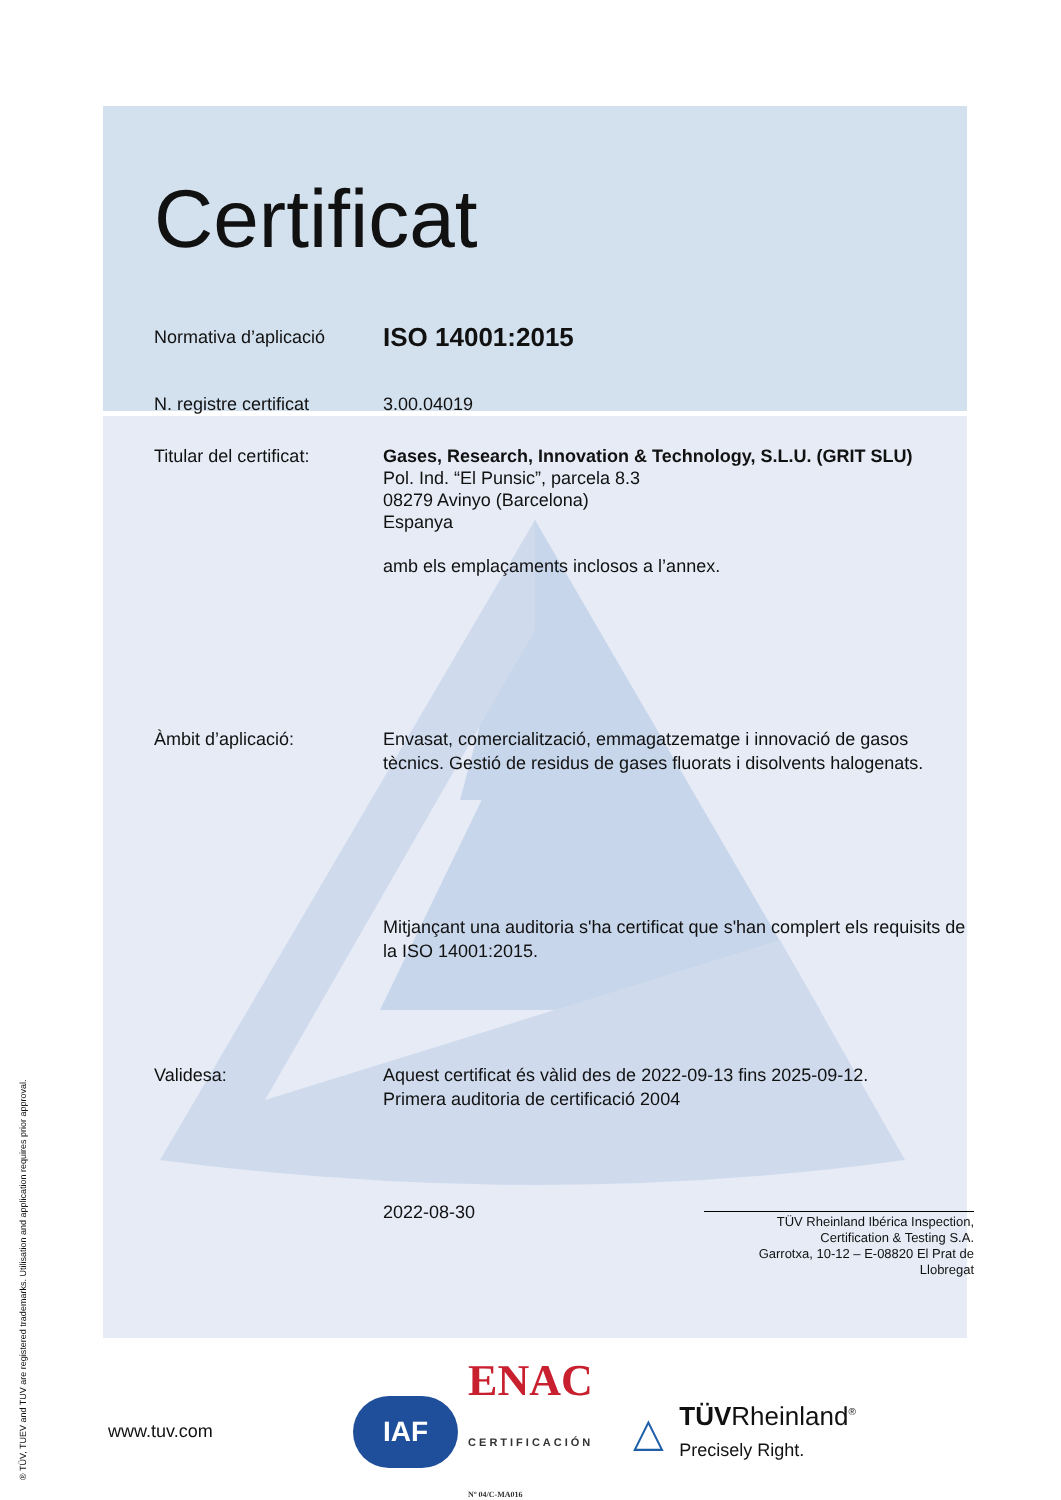Certificat
Normativa d’aplicació
ISO 14001:2015
N. registre certificat
3.00.04019
Titular del certificat:
Gases, Research, Innovation & Technology, S.L.U. (GRIT SLU)
Pol. Ind. “El Punsic”, parcela 8.3
08279 Avinyo (Barcelona)
Espanya
amb els emplaçaments inclosos a l’annex.
Àmbit d’aplicació: Envasat, comercialització, emmagatzematge i innovació de gasos tècnics. Gestió de residus de gases fluorats i disolvents halogenats.
Mitjançant una auditoria s'ha certificat que s'han complert els requisits de la ISO 14001:2015.
Validesa: Aquest certificat és vàlid des de 2022-09-13 fins 2025-09-12.
Primera auditoria de certificació 2004
2022-08-30 TÜV Rheinland Ibérica Inspection,
Certification & Testing S.A.
Garrotxa, 10-12 – E-08820 El Prat de
Llobregat
www.tuv.com IAF ENAC
CERTIFICACIÓN
Nº 04/C-MA016 △ TÜVRheinland<sup>®</sup>
Precisely Right.
® TÜV, TUEV and TUV are registered trademarks. Utilisation and application requires prior approval.